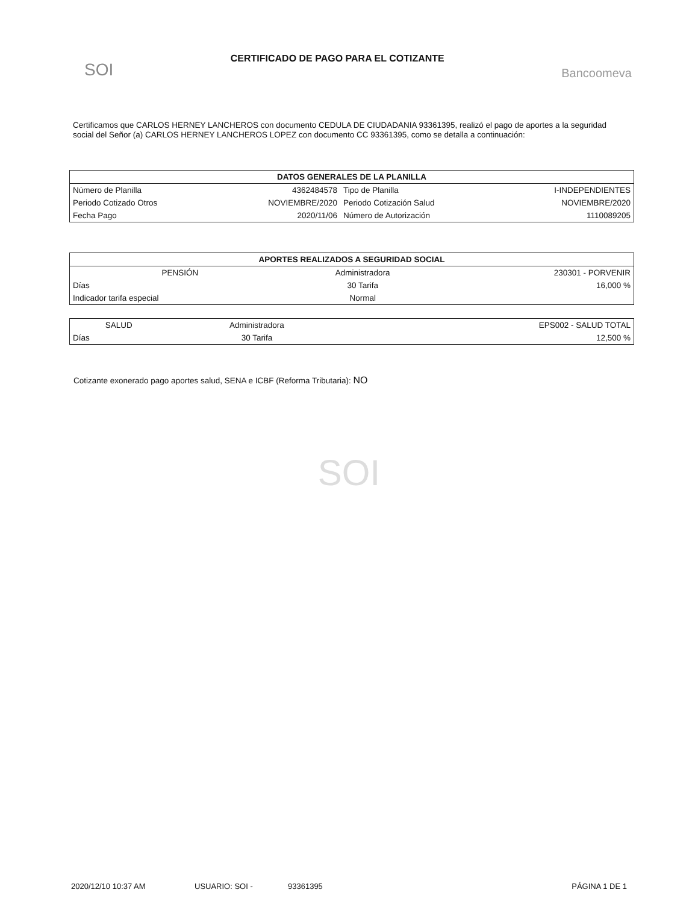SOI
CERTIFICADO DE PAGO PARA EL COTIZANTE
Bancoomeva
Certificamos que CARLOS HERNEY LANCHEROS con documento CEDULA DE CIUDADANIA 93361395, realizó el pago de aportes a la seguridad social del Señor (a) CARLOS HERNEY LANCHEROS LOPEZ con documento CC 93361395, como se detalla a continuación:
| DATOS GENERALES DE LA PLANILLA | | | |
| --- | --- | --- | --- |
| Número de Planilla | 4362484578 | Tipo de Planilla | I-INDEPENDIENTES |
| Periodo Cotizado Otros | NOVIEMBRE/2020 | Periodo Cotización Salud | NOVIEMBRE/2020 |
| Fecha Pago | 2020/11/06 | Número de Autorización | 1110089205 |
| APORTES REALIZADOS A SEGURIDAD SOCIAL | | |
| --- | --- | --- |
| PENSIÓN | Administradora | 230301 - PORVENIR |
| Días | 30 Tarifa | 16,000 % |
| Indicador tarifa especial | Normal | |
| SALUD | Administradora | EPS002 - SALUD TOTAL |
| Días | 30 Tarifa | 12,500 % |
Cotizante exonerado pago aportes salud, SENA e ICBF (Reforma Tributaria): NO
SOI
2020/12/10 10:37 AM USUARIO: SOI - 93361395 PÁGINA 1 DE 1